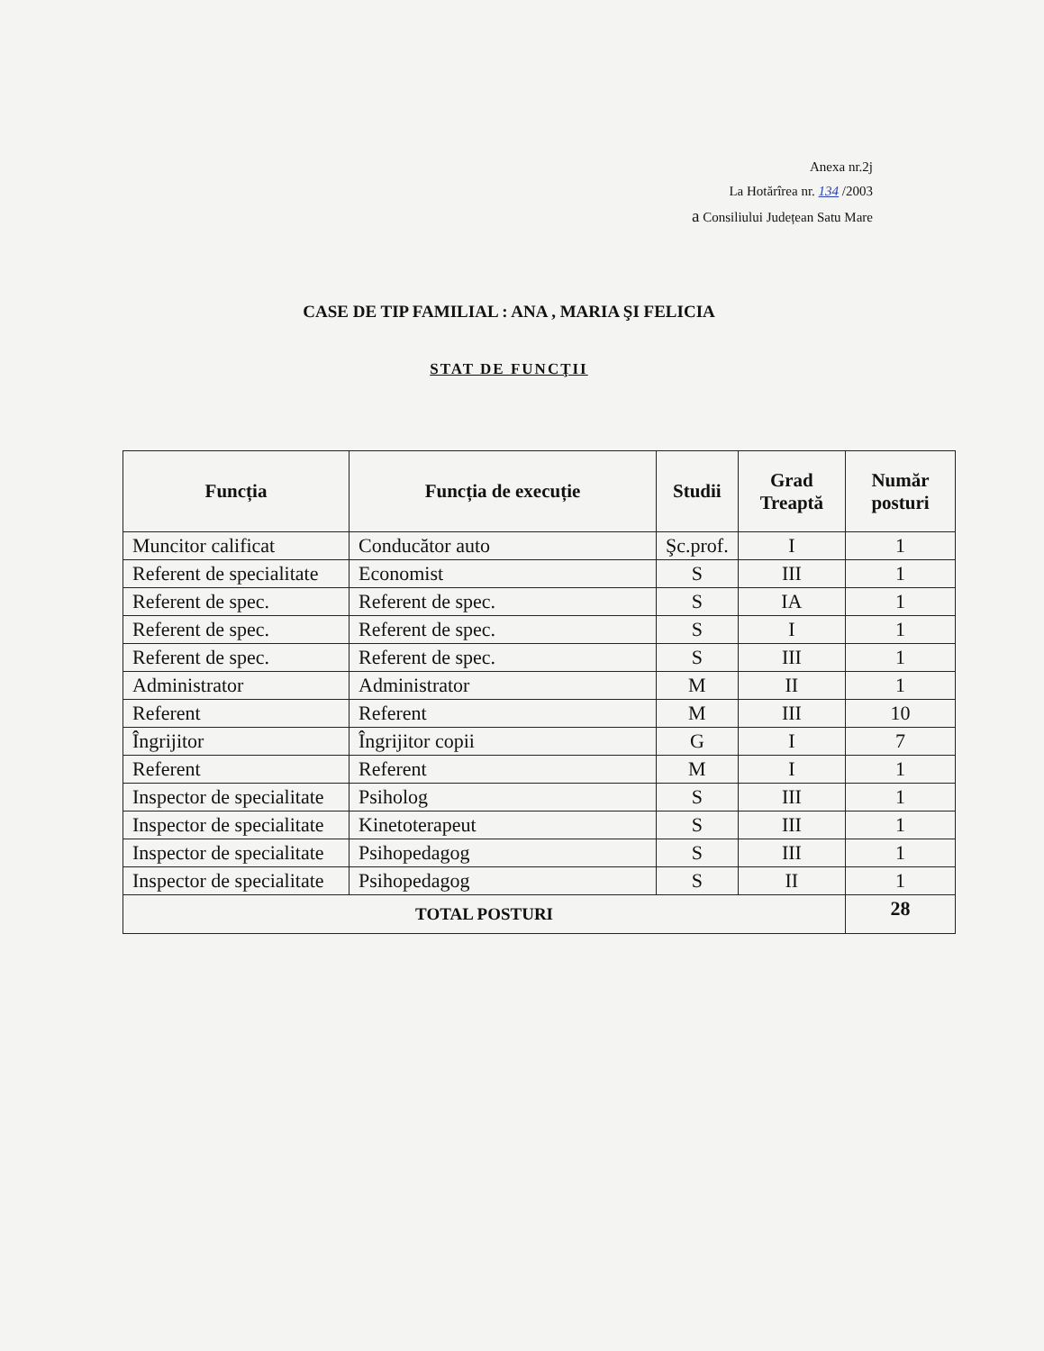Anexa nr.2j
La Hotărîrea nr. 134 /2003
a Consiliului Județean Satu Mare
CASE DE TIP FAMILIAL : ANA , MARIA ŞI FELICIA
STAT DE FUNCŢII
| Funcția | Funcția de execuție | Studii | Grad Treaptă | Număr posturi |
| --- | --- | --- | --- | --- |
| Muncitor calificat | Conducător auto | Şc.prof. | I | 1 |
| Referent de specialitate | Economist | S | III | 1 |
| Referent de spec. | Referent de spec. | S | IA | 1 |
| Referent de spec. | Referent de spec. | S | I | 1 |
| Referent de spec. | Referent de spec. | S | III | 1 |
| Administrator | Administrator | M | II | 1 |
| Referent | Referent | M | III | 10 |
| Îngrijitor | Îngrijitor copii | G | I | 7 |
| Referent | Referent | M | I | 1 |
| Inspector de specialitate | Psiholog | S | III | 1 |
| Inspector de specialitate | Kinetoterapeut | S | III | 1 |
| Inspector de specialitate | Psihopedagog | S | III | 1 |
| Inspector de specialitate | Psihopedagog | S | II | 1 |
| TOTAL POSTURI | | | | 28 |